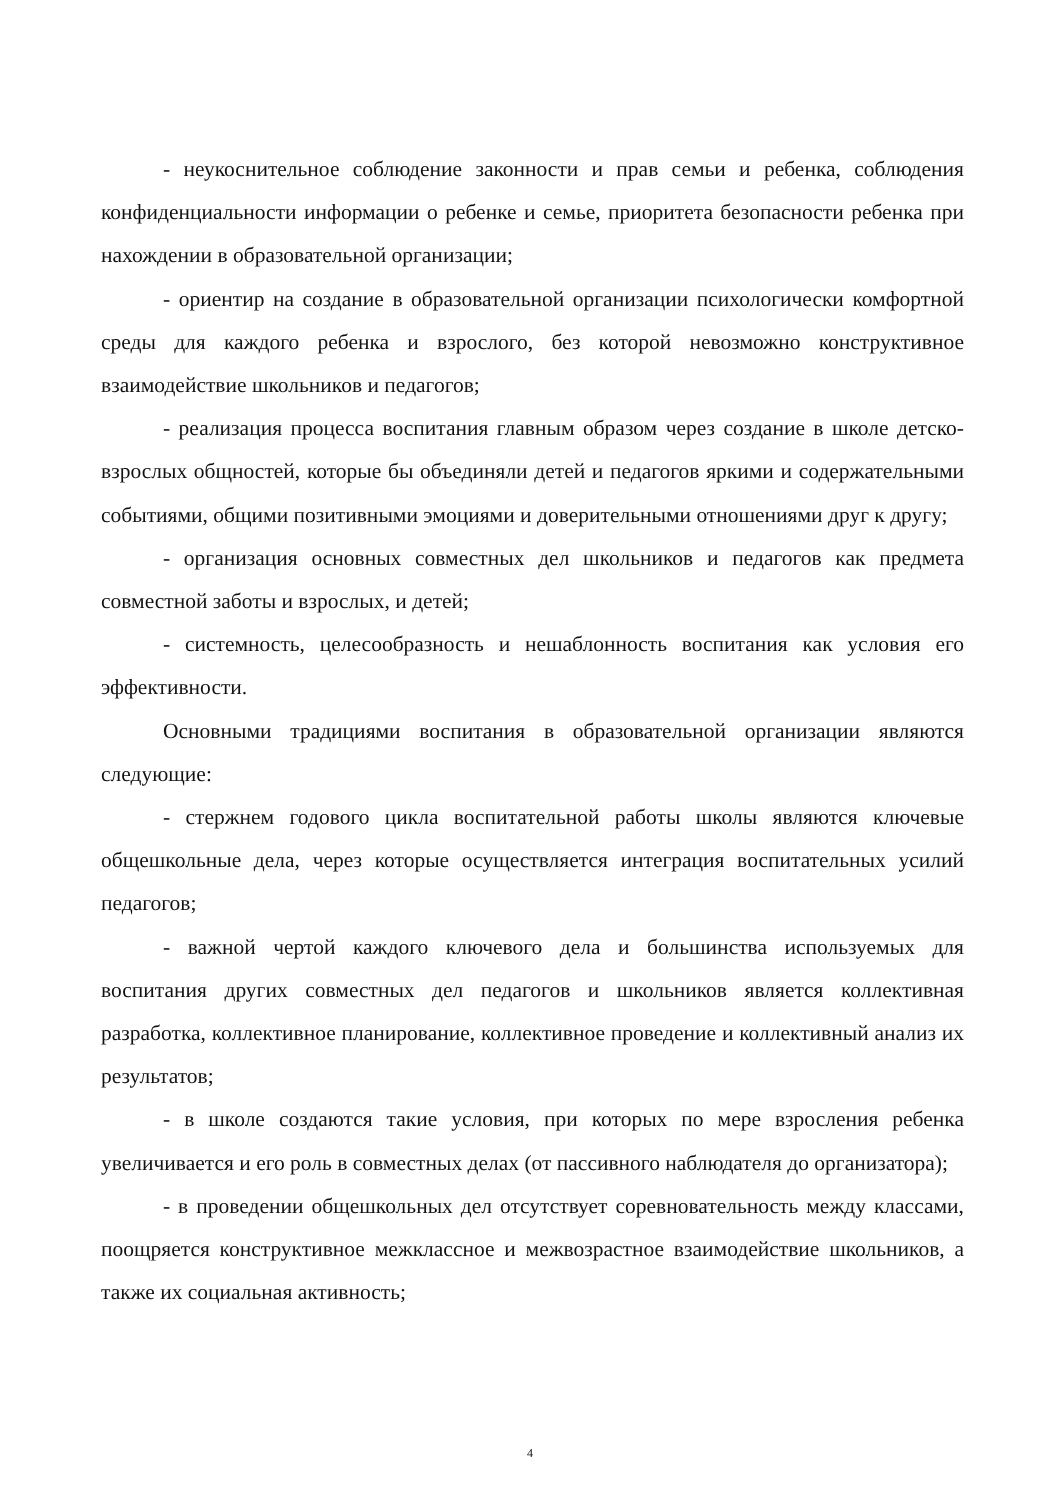- неукоснительное соблюдение законности и прав семьи и ребенка, соблюдения конфиденциальности информации о ребенке и семье, приоритета безопасности ребенка при нахождении в образовательной организации;
- ориентир на создание в образовательной организации психологически комфортной среды для каждого ребенка и взрослого, без которой невозможно конструктивное взаимодействие школьников и педагогов;
- реализация процесса воспитания главным образом через создание в школе детско-взрослых общностей, которые бы объединяли детей и педагогов яркими и содержательными событиями, общими позитивными эмоциями и доверительными отношениями друг к другу;
- организация основных совместных дел школьников и педагогов как предмета совместной заботы и взрослых, и детей;
- системность, целесообразность и нешаблонность воспитания как условия его эффективности.
Основными традициями воспитания в образовательной организации являются следующие:
- стержнем годового цикла воспитательной работы школы являются ключевые общешкольные дела, через которые осуществляется интеграция воспитательных усилий педагогов;
- важной чертой каждого ключевого дела и большинства используемых для воспитания других совместных дел педагогов и школьников является коллективная разработка, коллективное планирование, коллективное проведение и коллективный анализ их результатов;
- в школе создаются такие условия, при которых по мере взросления ребенка увеличивается и его роль в совместных делах (от пассивного наблюдателя до организатора);
- в проведении общешкольных дел отсутствует соревновательность между классами, поощряется конструктивное межклассное и межвозрастное взаимодействие школьников, а также их социальная активность;
4